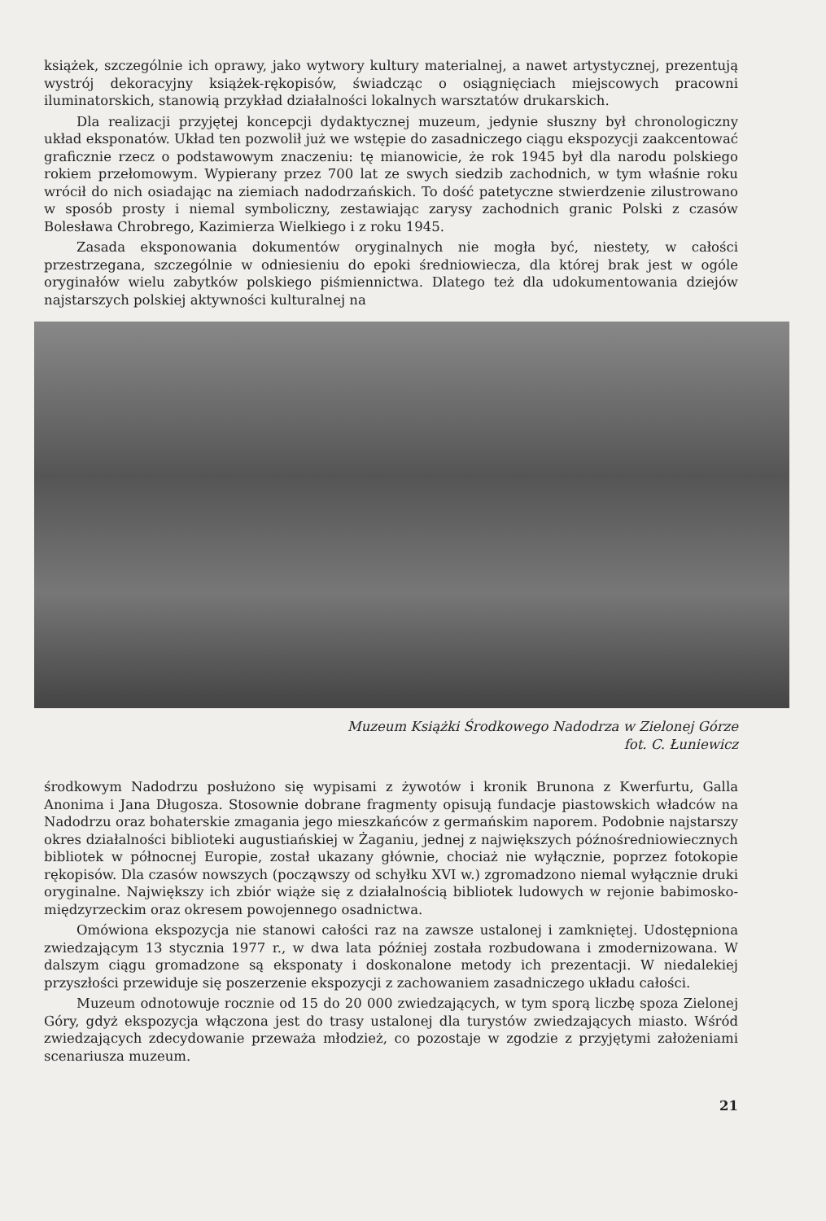książek, szczególnie ich oprawy, jako wytwory kultury materialnej, a nawet artystycznej, prezentują wystrój dekoracyjny książek-rękopisów, świadcząc o osiągnięciach miejscowych pracowni iluminatorskich, stanowią przykład działalności lokalnych warsztatów drukarskich.
Dla realizacji przyjętej koncepcji dydaktycznej muzeum, jedynie słuszny był chronologiczny układ eksponatów. Układ ten pozwolił już we wstępie do zasadniczego ciągu ekspozycji zaakcentować graficznie rzecz o podstawowym znaczeniu: tę mianowicie, że rok 1945 był dla narodu polskiego rokiem przełomowym. Wypierany przez 700 lat ze swych siedzib zachodnich, w tym właśnie roku wrócił do nich osiadając na ziemiach nadodrzańskich. To dość patetyczne stwierdzenie zilustrowano w sposób prosty i niemal symboliczny, zestawiając zarysy zachodnich granic Polski z czasów Bolesława Chrobrego, Kazimierza Wielkiego i z roku 1945.
Zasada eksponowania dokumentów oryginalnych nie mogła być, niestety, w całości przestrzegana, szczególnie w odniesieniu do epoki średniowiecza, dla której brak jest w ogóle oryginałów wielu zabytków polskiego piśmiennictwa. Dlatego też dla udokumentowania dziejów najstarszych polskiej aktywności kulturalnej na
Muzeum Książki Środkowego Nadodrza w Zielonej Górze
fot. C. Łuniewicz
środkowym Nadodrzu posłużono się wypisami z żywotów i kronik Brunona z Kwerfurtu, Galla Anonima i Jana Długosza. Stosownie dobrane fragmenty opisują fundacje piastowskich władców na Nadodrzu oraz bohaterskie zmagania jego mieszkańców z germańskim naporem. Podobnie najstarszy okres działalności biblioteki augustiańskiej w Żaganiu, jednej z największych późnośredniowiecznych bibliotek w północnej Europie, został ukazany głównie, chociaż nie wyłącznie, poprzez fotokopie rękopisów. Dla czasów nowszych (począwszy od schyłku XVI w.) zgromadzono niemal wyłącznie druki oryginalne. Największy ich zbiór wiąże się z działalnością bibliotek ludowych w rejonie babimosko-międzyrzeckim oraz okresem powojennego osadnictwa.
Omówiona ekspozycja nie stanowi całości raz na zawsze ustalonej i zamkniętej. Udostępniona zwiedzającym 13 stycznia 1977 r., w dwa lata później została rozbudowana i zmodernizowana. W dalszym ciągu gromadzone są eksponaty i doskonalone metody ich prezentacji. W niedalekiej przyszłości przewiduje się poszerzenie ekspozycji z zachowaniem zasadniczego układu całości.
Muzeum odnotowuje rocznie od 15 do 20 000 zwiedzających, w tym sporą liczbę spoza Zielonej Góry, gdyż ekspozycja włączona jest do trasy ustalonej dla turystów zwiedzających miasto. Wśród zwiedzających zdecydowanie przeważa młodzież, co pozostaje w zgodzie z przyjętymi założeniami scenariusza muzeum.
21